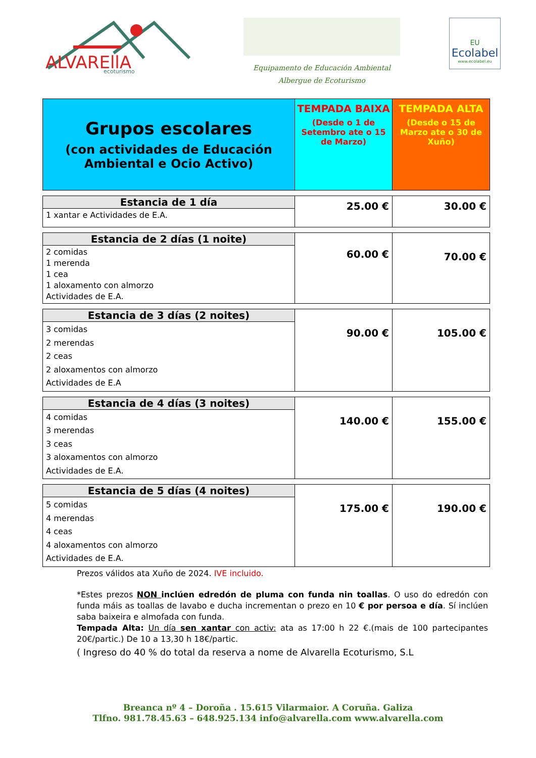ALVAREllA
ecoturismo
Equipamento de Educación Ambiental
Albergue de Ecoturismo
EU
Ecolabel
www.ecolabel.eu
| Grupos escolares (con actividades de Educación Ambiental e Ocio Activo) | TEMPADA BAIXA (Desde o 1 de Setembro ate o 15 de Marzo) | TEMPADA ALTA (Desde o 15 de Marzo ate o 30 de Xuño) |
| Estancia de 1 día 1 xantar e Actividades de E.A. | 25.00 € | 30.00 € |
| Estancia de 2 días (1 noite) 2 comidas 1 merenda 1 cea 1 aloxamento con almorzo Actividades de E.A. | 60.00 € | 70.00 € |
| Estancia de 3 días (2 noites) 3 comidas 2 merendas 2 ceas 2 aloxamentos con almorzo Actividades de E.A | 90.00 € | 105.00 € |
| Estancia de 4 días (3 noites) 4 comidas 3 merendas 3 ceas 3 aloxamentos con almorzo Actividades de E.A. | 140.00 € | 155.00 € |
| Estancia de 5 días (4 noites) 5 comidas 4 merendas 4 ceas 4 aloxamentos con almorzo Actividades de E.A. | 175.00 € | 190.00 € |
Prezos válidos ata Xuño de 2024. IVE incluido.
*Estes prezos NON inclúen edredón de pluma con funda nin toallas. O uso do edredón con funda máis as toallas de lavabo e ducha incrementan o prezo en 10 € por persoa e día. Sí inclúen saba baixeira e almofada con funda.
Tempada Alta: Un día sen xantar con activ: ata as 17:00 h 22 €.(mais de 100 partecipantes 20€/partic.) De 10 a 13,30 h 18€/partic.
( Ingreso do 40 % do total da reserva a nome de Alvarella Ecoturismo, S.L
Breanca nº 4 – Doroña . 15.615 Vilarmaior. A Coruña. Galiza
Tlfno. 981.78.45.63 – 648.925.134 info@alvarella.com www.alvarella.com